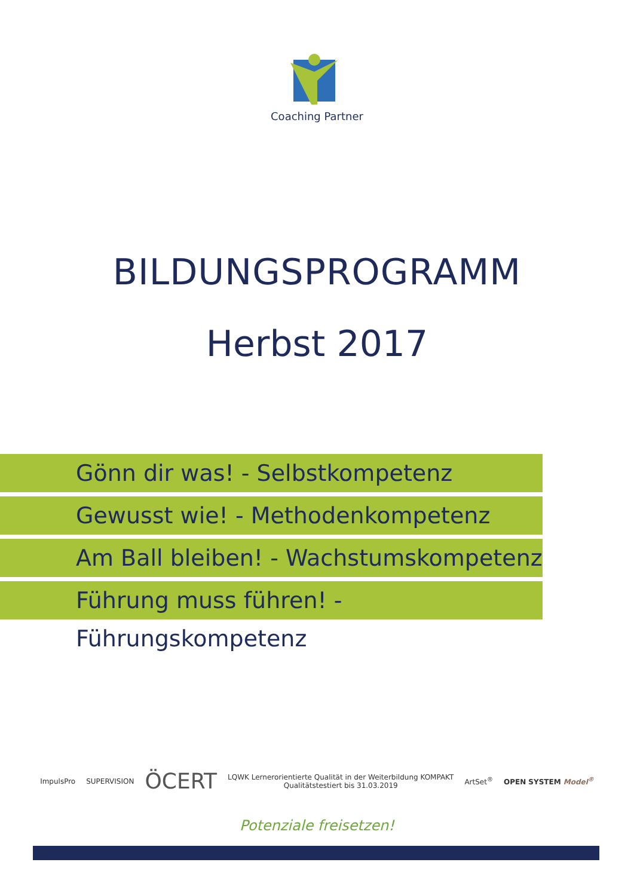Coaching Partner
BILDUNGSPROGRAMM
Herbst 2017
Gönn dir was! - Selbstkompetenz
Gewusst wie! - Methodenkompetenz
Am Ball bleiben! - Wachstumskompetenz
Führung muss führen! - Führungskompetenz
ImpulsPro SUPERVISION
ÖCERT
LQWK Lernerorientierte Qualität in der Weiterbildung KOMPAKT
Qualitätstestiert bis 31.03.2019
ArtSet<sup>®</sup> OPEN SYSTEM Model<sup>®</sup>
Potenziale freisetzen!